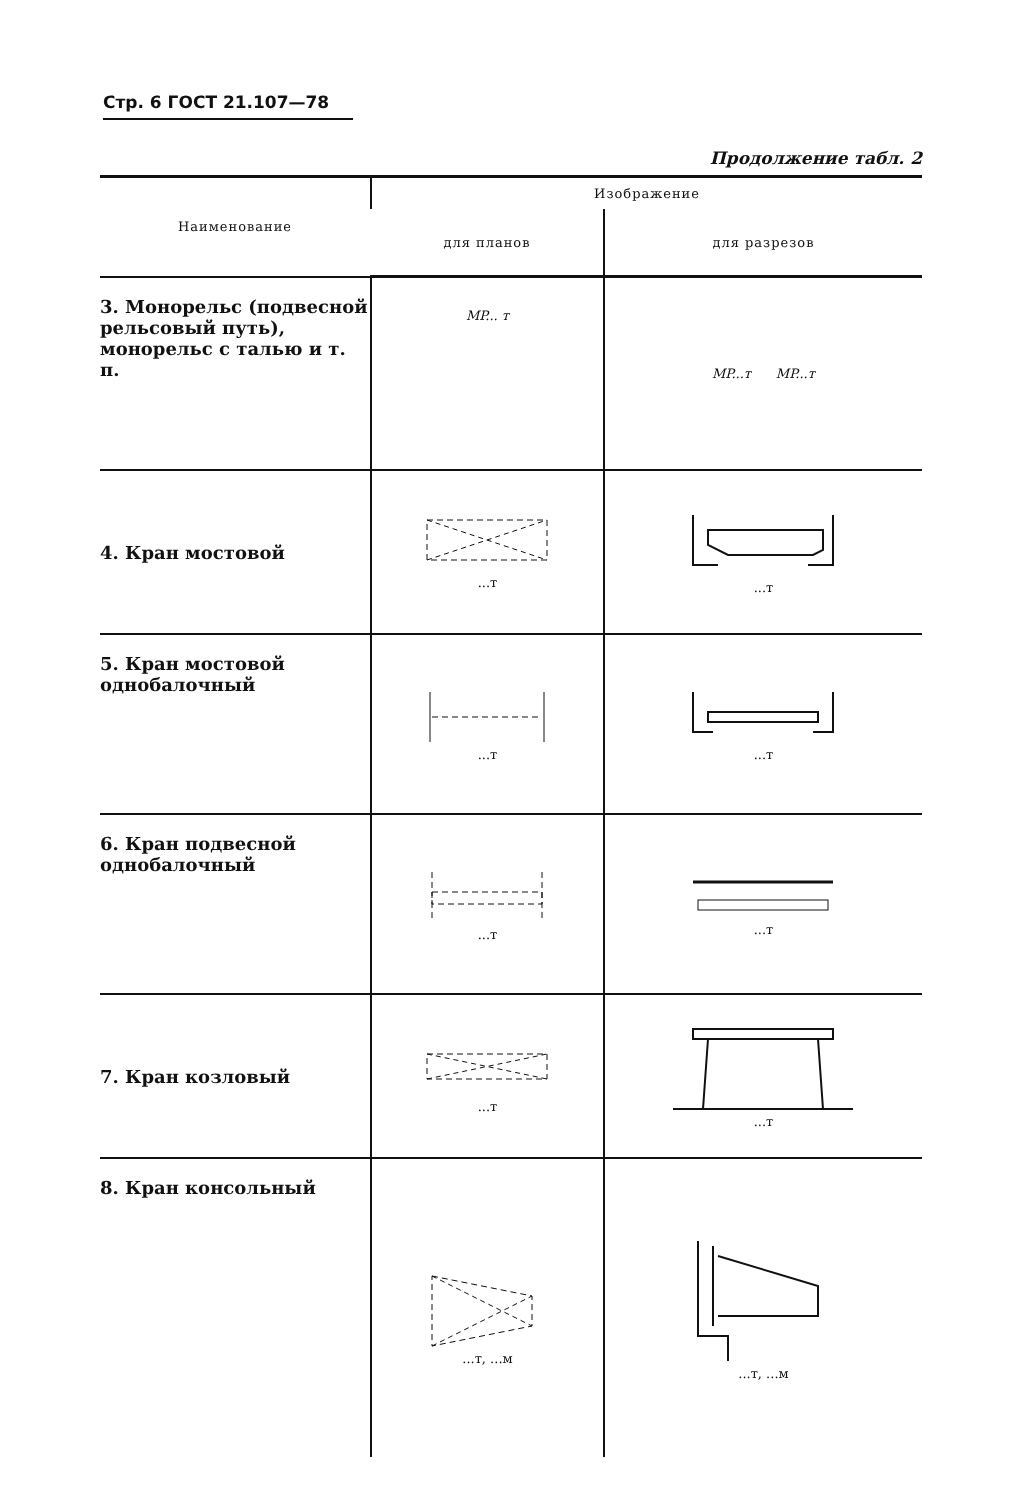Стр. 6 ГОСТ 21.107—78
Продолжение табл. 2
| Наименование | Изображение | |
| --- | --- | --- |
| | для планов | для разрезов |
| 3. Монорельс (подвесной рельсовый путь), монорельс с талью и т. п. | MP... т | MP...т MP...т |
| 4. Кран мостовой | ...т | ...т |
| 5. Кран мостовой однобалочный | ...т | ...т |
| 6. Кран подвесной однобалочный | ...т | ...т |
| 7. Кран козловый | ...т | ...т |
| 8. Кран консольный | ...т, ...м | ...т, ...м |